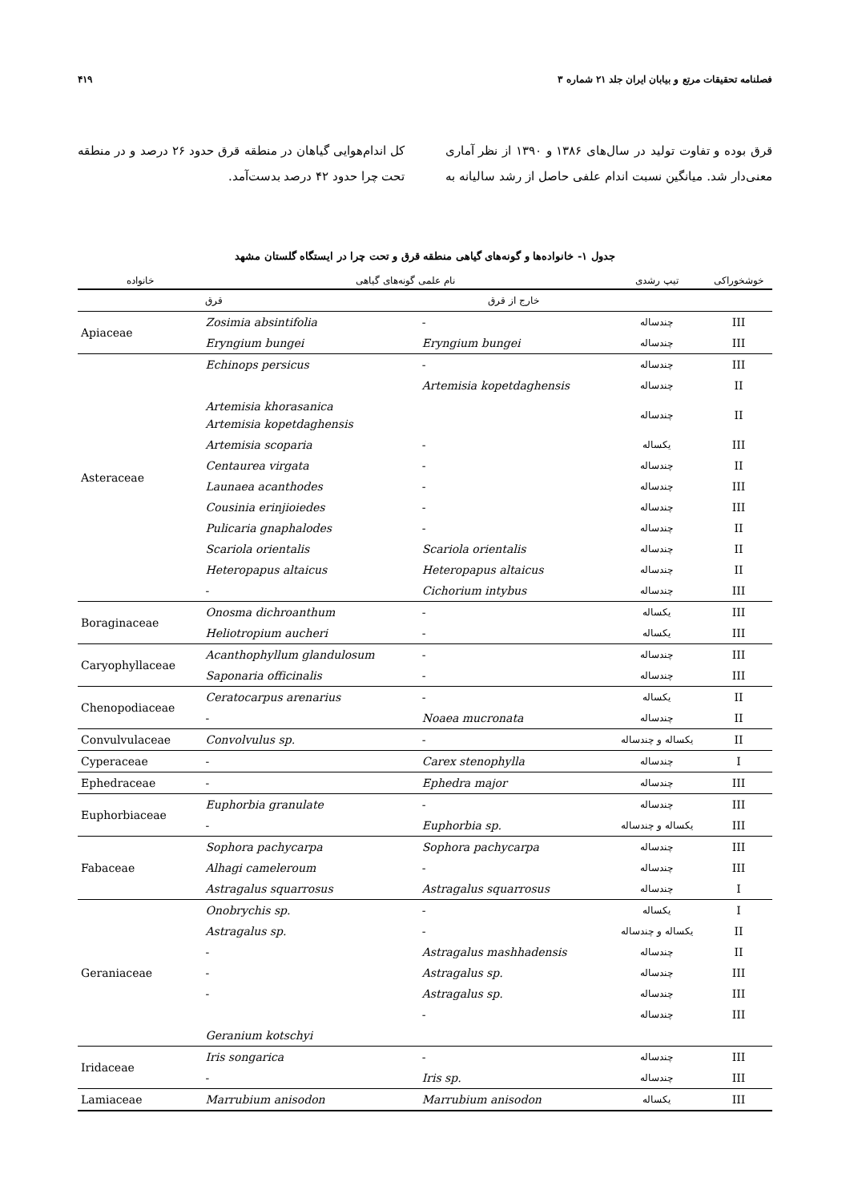۴۱۹ فصلنامه تحقیقات مرتع و بیابان ایران جلد ۲۱ شماره ۳
قرق بوده و تفاوت تولید در سال‌های ۱۳۸۶ و ۱۳۹۰ از نظر آماری معنی‌دار شد. میانگین نسبت اندام علفی حاصل از رشد سالیانه به کل اندام‌هوایی گیاهان در منطقه قرق حدود ۲۶ درصد و در منطقه تحت چرا حدود ۴۲ درصد بدست‌آمد.
جدول ۱- خانواده‌ها و گونه‌های گیاهی منطقه قرق و تحت چرا در ایستگاه گلستان مشهد
| خانواده | نام علمی گونه‌های گیاهی | | تیپ رشدی | خوشخوراکی |
| --- | --- | --- | --- | --- |
| | قرق | خارج از قرق | | |
| Apiaceae | Zosimia absintifolia | - | چندساله | III |
| | Eryngium bungei | Eryngium bungei | چندساله | III |
| Asteraceae | Echinops persicus | - | چندساله | III |
| | | Artemisia kopetdaghensis | چندساله | II |
| | Artemisia khorasanica Artemisia kopetdaghensis | | چندساله | II |
| | Artemisia scoparia | - | یکساله | III |
| | Centaurea virgata | - | چندساله | II |
| | Launaea acanthodes | - | چندساله | III |
| | Cousinia erinjioiedes | - | چندساله | III |
| | Pulicaria gnaphalodes | - | چندساله | II |
| | Scariola orientalis | Scariola orientalis | چندساله | II |
| | Heteropapus altaicus | Heteropapus altaicus | چندساله | II |
| | - | Cichorium intybus | چندساله | III |
| Boraginaceae | Onosma dichroanthum | - | یکساله | III |
| | Heliotropium aucheri | - | یکساله | III |
| Caryophyllaceae | Acanthophyllum glandulosum | - | چندساله | III |
| | Saponaria officinalis | - | چندساله | III |
| Chenopodiaceae | Ceratocarpus arenarius | - | یکساله | II |
| | - | Noaea mucronata | چندساله | II |
| Convulvulaceae | Convolvulus sp. | - | یکساله و چندساله | II |
| Cyperaceae | - | Carex stenophylla | چندساله | I |
| Ephedraceae | - | Ephedra major | چندساله | III |
| Euphorbiaceae | Euphorbia granulate | - | چندساله | III |
| | - | Euphorbia sp. | یکساله و چندساله | III |
| Fabaceae | Sophora pachycarpa | Sophora pachycarpa | چندساله | III |
| | Alhagi cameleroum | - | چندساله | III |
| | Astragalus squarrosus | Astragalus squarrosus | چندساله | I |
| Geraniaceae | Onobrychis sp. | - | یکساله | I |
| | Astragalus sp. | - | یکساله و چندساله | II |
| | - | Astragalus mashhadensis | چندساله | II |
| | - | Astragalus sp. | چندساله | III |
| | - | Astragalus sp. | چندساله | III |
| | | - | چندساله | III |
| | Geranium kotschyi | | | |
| Iridaceae | Iris songarica | - | چندساله | III |
| | - | Iris sp. | چندساله | III |
| Lamiaceae | Marrubium anisodon | Marrubium anisodon | یکساله | III |